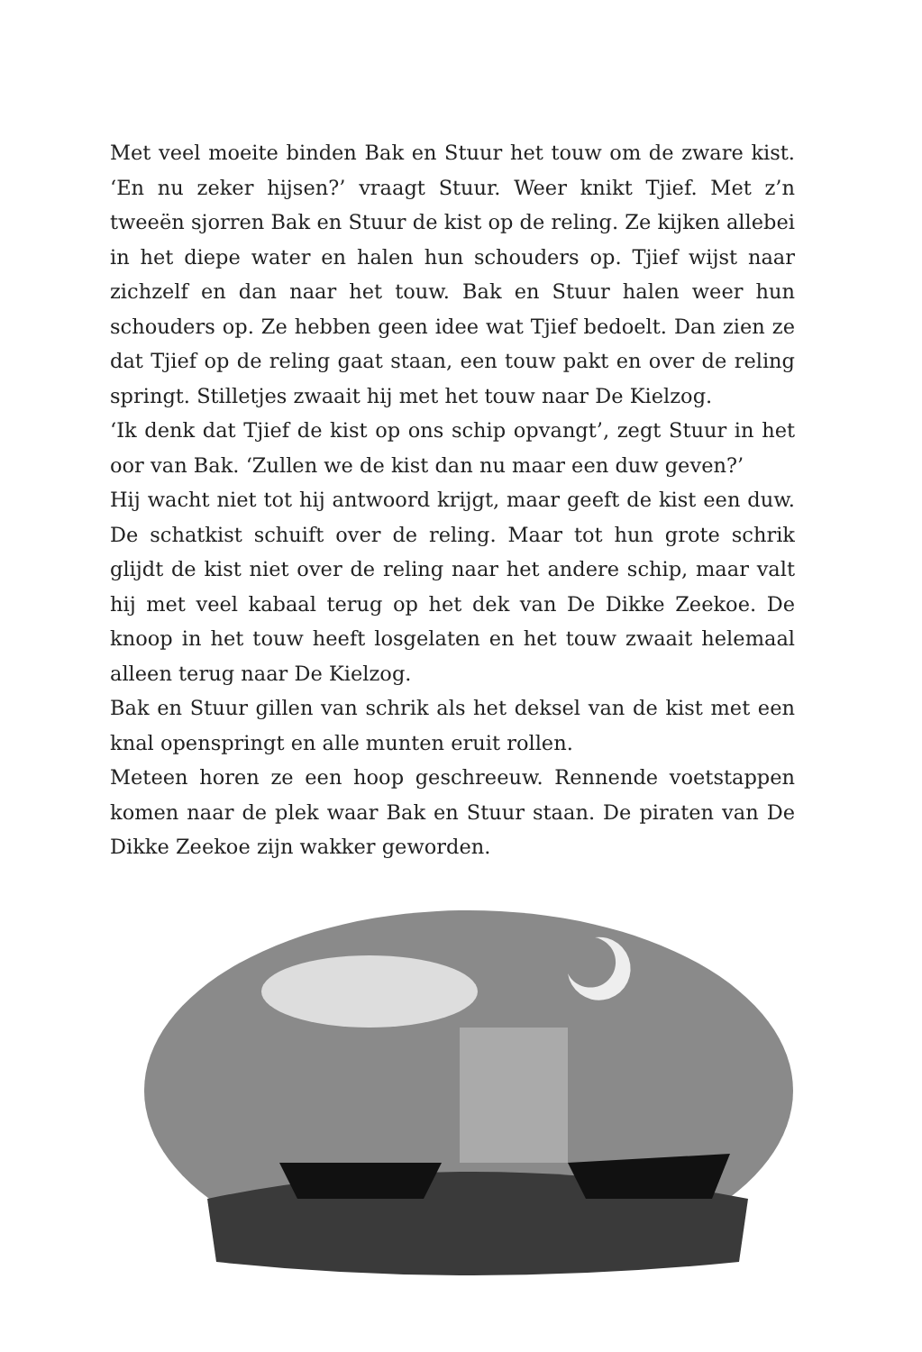Met veel moeite binden Bak en Stuur het touw om de zware kist. ‘En nu zeker hijsen?’ vraagt Stuur. Weer knikt Tjief. Met z’n tweeën sjorren Bak en Stuur de kist op de reling. Ze kijken allebei in het diepe water en halen hun schouders op. Tjief wijst naar zichzelf en dan naar het touw. Bak en Stuur halen weer hun schouders op. Ze hebben geen idee wat Tjief bedoelt. Dan zien ze dat Tjief op de reling gaat staan, een touw pakt en over de reling springt. Stilletjes zwaait hij met het touw naar De Kielzog.
‘Ik denk dat Tjief de kist op ons schip opvangt’, zegt Stuur in het oor van Bak. ‘Zullen we de kist dan nu maar een duw geven?’
Hij wacht niet tot hij antwoord krijgt, maar geeft de kist een duw. De schatkist schuift over de reling. Maar tot hun grote schrik glijdt de kist niet over de reling naar het andere schip, maar valt hij met veel kabaal terug op het dek van De Dikke Zeekoe. De knoop in het touw heeft losgelaten en het touw zwaait helemaal alleen terug naar De Kielzog.
Bak en Stuur gillen van schrik als het deksel van de kist met een knal openspringt en alle munten eruit rollen.
Meteen horen ze een hoop geschreeuw. Rennende voetstappen komen naar de plek waar Bak en Stuur staan. De piraten van De Dikke Zeekoe zijn wakker geworden.